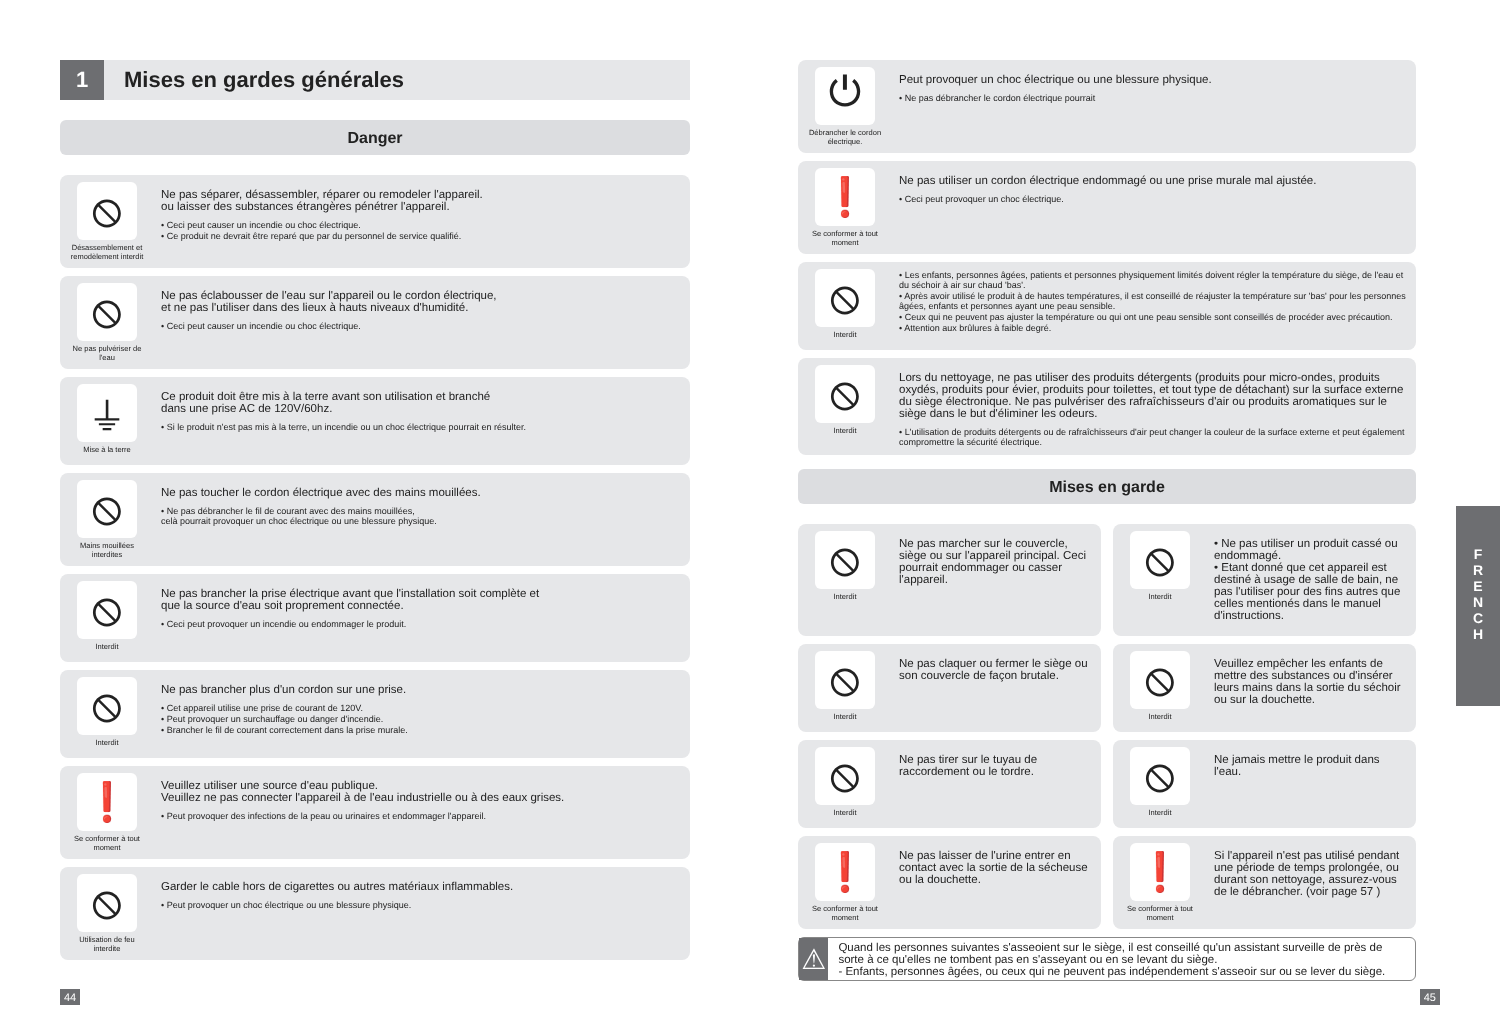1 Mises en gardes générales
Danger
⦸
Désassemblement et remodèlement interdit
Ne pas séparer, désassembler, réparer ou remodeler l'appareil.
ou laisser des substances étrangères pénétrer l'appareil.
• Ceci peut causer un incendie ou choc électrique.
• Ce produit ne devrait être reparé que par du personnel de service qualifié.
⦸
Ne pas pulvériser de l'eau
Ne pas éclabousser de l'eau sur l'appareil ou le cordon électrique,
et ne pas l'utiliser dans des lieux à hauts niveaux d'humidité.
• Ceci peut causer un incendie ou choc électrique.
⏚
Mise à la terre
Ce produit doit être mis à la terre avant son utilisation et branché
dans une prise AC de 120V/60hz.
• Si le produit n'est pas mis à la terre, un incendie ou un choc électrique pourrait en résulter.
⦸
Mains mouillées interdites
Ne pas toucher le cordon électrique avec des mains mouillées.
• Ne pas débrancher le fil de courant avec des mains mouillées,
celà pourrait provoquer un choc électrique ou une blessure physique.
⦸
Interdit
Ne pas brancher la prise électrique avant que l'installation soit complète et
que la source d'eau soit proprement connectée.
• Ceci peut provoquer un incendie ou endommager le produit.
⦸
Interdit
Ne pas brancher plus d'un cordon sur une prise.
• Cet appareil utilise une prise de courant de 120V.
• Peut provoquer un surchauffage ou danger d'incendie.
• Brancher le fil de courant correctement dans la prise murale.
❗
Se conformer à tout moment
Veuillez utiliser une source d'eau publique.
Veuillez ne pas connecter l'appareil à de l'eau industrielle ou à des eaux grises.
• Peut provoquer des infections de la peau ou urinaires et endommager l'appareil.
⦸
Utilisation de feu interdite
Garder le cable hors de cigarettes ou autres matériaux inflammables.
• Peut provoquer un choc électrique ou une blessure physique.
⏻
Débrancher le cordon électrique.
Peut provoquer un choc électrique ou une blessure physique.
• Ne pas débrancher le cordon électrique pourrait
❗
Se conformer à tout moment
Ne pas utiliser un cordon électrique endommagé ou une prise murale mal ajustée.
• Ceci peut provoquer un choc électrique.
⦸
Interdit
• Les enfants, personnes âgées, patients et personnes physiquement limités doivent régler la température du siège, de l'eau et du séchoir à air sur chaud 'bas'.
• Après avoir utilisé le produit à de hautes températures, il est conseillé de réajuster la température sur 'bas' pour les personnes âgées, enfants et personnes ayant une peau sensible.
• Ceux qui ne peuvent pas ajuster la température ou qui ont une peau sensible sont conseillés de procéder avec précaution.
• Attention aux brûlures à faible degré.
⦸
Interdit
Lors du nettoyage, ne pas utiliser des produits détergents (produits pour micro-ondes, produits oxydés, produits pour évier, produits pour toilettes, et tout type de détachant) sur la surface externe du siège électronique. Ne pas pulvériser des rafraîchisseurs d'air ou produits aromatiques sur le siège dans le but d'éliminer les odeurs.
• L'utilisation de produits détergents ou de rafraîchisseurs d'air peut changer la couleur de la surface externe et peut également compromettre la sécurité électrique.
Mises en garde
⦸
Interdit
Ne pas marcher sur le couvercle, siège ou sur l'appareil principal. Ceci pourrait endommager ou casser l'appareil.
⦸
Interdit
• Ne pas utiliser un produit cassé ou endommagé.
• Etant donné que cet appareil est destiné à usage de salle de bain, ne pas l'utiliser pour des fins autres que celles mentionés dans le manuel d'instructions.
⦸
Interdit
Ne pas claquer ou fermer le siège ou son couvercle de façon brutale.
⦸
Interdit
Veuillez empêcher les enfants de mettre des substances ou d'insérer leurs mains dans la sortie du séchoir ou sur la douchette.
⦸
Interdit
Ne pas tirer sur le tuyau de raccordement ou le tordre.
⦸
Interdit
Ne jamais mettre le produit dans l'eau.
❗
Se conformer à tout moment
Ne pas laisser de l'urine entrer en contact avec la sortie de la sécheuse ou la douchette.
❗
Se conformer à tout moment
Si l'appareil n'est pas utilisé pendant une période de temps prolongée, ou durant son nettoyage, assurez-vous de le débrancher. (voir page 57 )
⚠
Quand les personnes suivantes s'asseoient sur le siège, il est conseillé qu'un assistant surveille de près de sorte à ce qu'elles ne tombent pas en s'asseyant ou en se levant du siège.
- Enfants, personnes âgées, ou ceux qui ne peuvent pas indépendement s'asseoir sur ou se lever du siège.
F
R
E
N
C
H
44 45